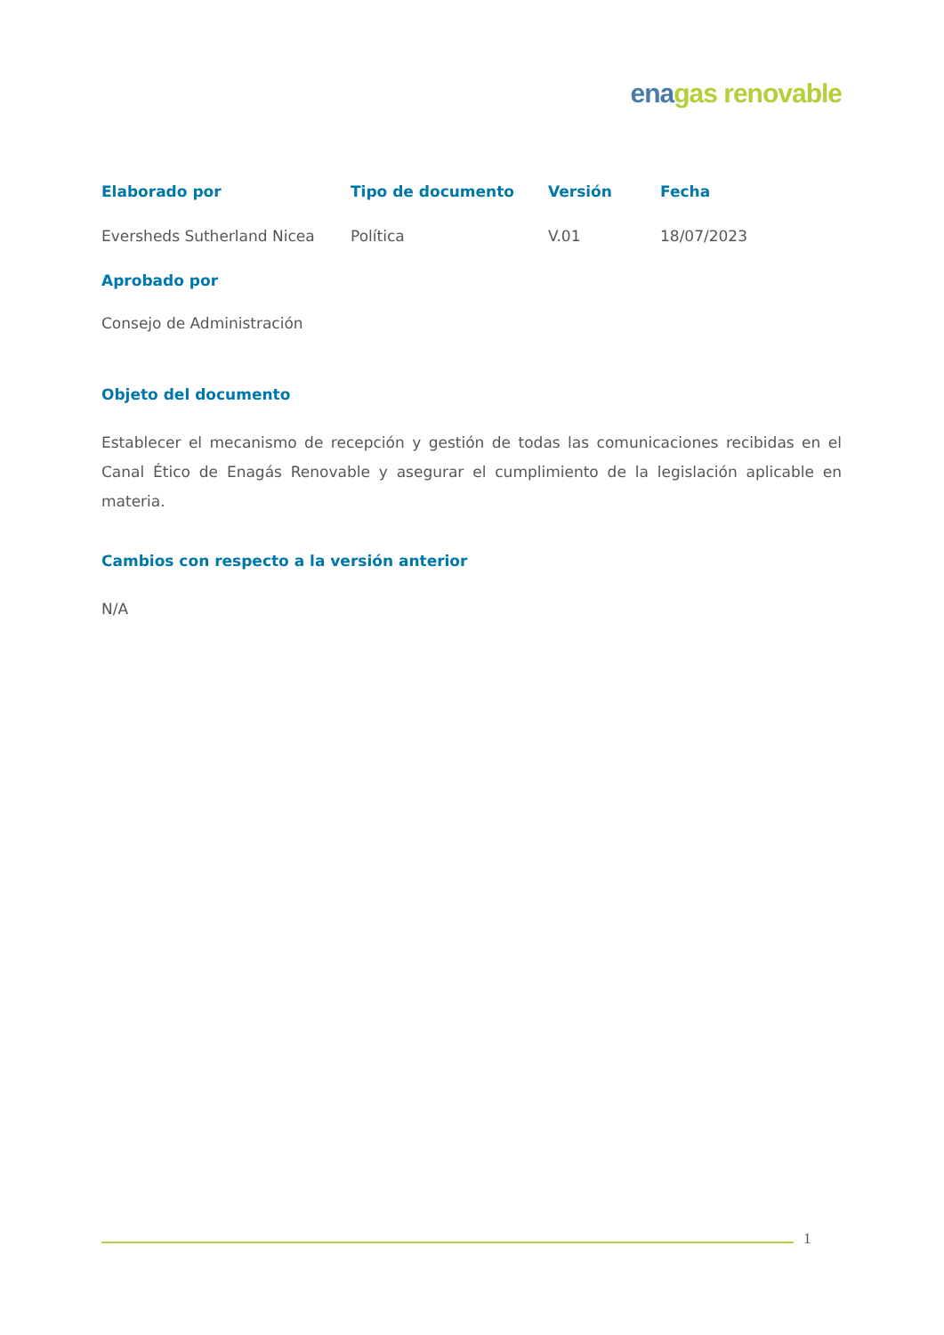ena gas renovable
| Elaborado por | Tipo de documento | Versión | Fecha |
| --- | --- | --- | --- |
| Eversheds Sutherland Nicea | Política | V.01 | 18/07/2023 |
| Aprobado por | | | |
| Consejo de Administración | | | |
Objeto del documento
Establecer el mecanismo de recepción y gestión de todas las comunicaciones recibidas en el Canal Ético de Enagás Renovable y asegurar el cumplimiento de la legislación aplicable en materia.
Cambios con respecto a la versión anterior
N/A
1